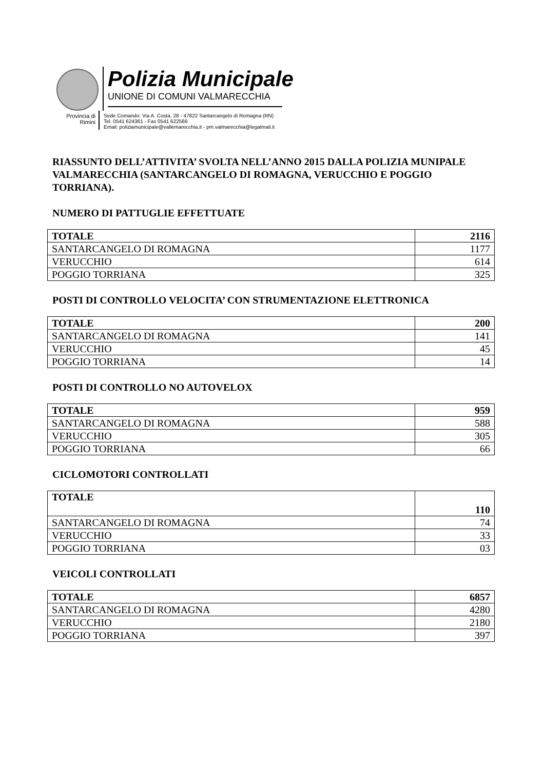Polizia Municipale
UNIONE DI COMUNI VALMARECCHIA
Provincia di
Rimini
Sede Comando: Via A. Costa, 28 - 47822 Santarcangelo di Romagna (RN)
Tel. 0541 624361 - Fax 0541 622566
Email: poliziamunicipale@vallemarecchia.it - pm.valmarecchia@legalmail.it
RIASSUNTO DELL’ATTIVITA’ SVOLTA NELL’ANNO 2015 DALLA POLIZIA MUNIPALE VALMARECCHIA (SANTARCANGELO DI ROMAGNA, VERUCCHIO E POGGIO TORRIANA).
NUMERO DI PATTUGLIE EFFETTUATE
| TOTALE | 2116 |
| SANTARCANGELO DI ROMAGNA | 1177 |
| VERUCCHIO | 614 |
| POGGIO TORRIANA | 325 |
POSTI DI CONTROLLO VELOCITA’ CON STRUMENTAZIONE ELETTRONICA
| TOTALE | 200 |
| SANTARCANGELO DI ROMAGNA | 141 |
| VERUCCHIO | 45 |
| POGGIO TORRIANA | 14 |
POSTI DI CONTROLLO NO AUTOVELOX
| TOTALE | 959 |
| SANTARCANGELO DI ROMAGNA | 588 |
| VERUCCHIO | 305 |
| POGGIO TORRIANA | 66 |
CICLOMOTORI CONTROLLATI
| TOTALE | 110 |
| SANTARCANGELO DI ROMAGNA | 74 |
| VERUCCHIO | 33 |
| POGGIO TORRIANA | 03 |
VEICOLI CONTROLLATI
| TOTALE | 6857 |
| SANTARCANGELO DI ROMAGNA | 4280 |
| VERUCCHIO | 2180 |
| POGGIO TORRIANA | 397 |